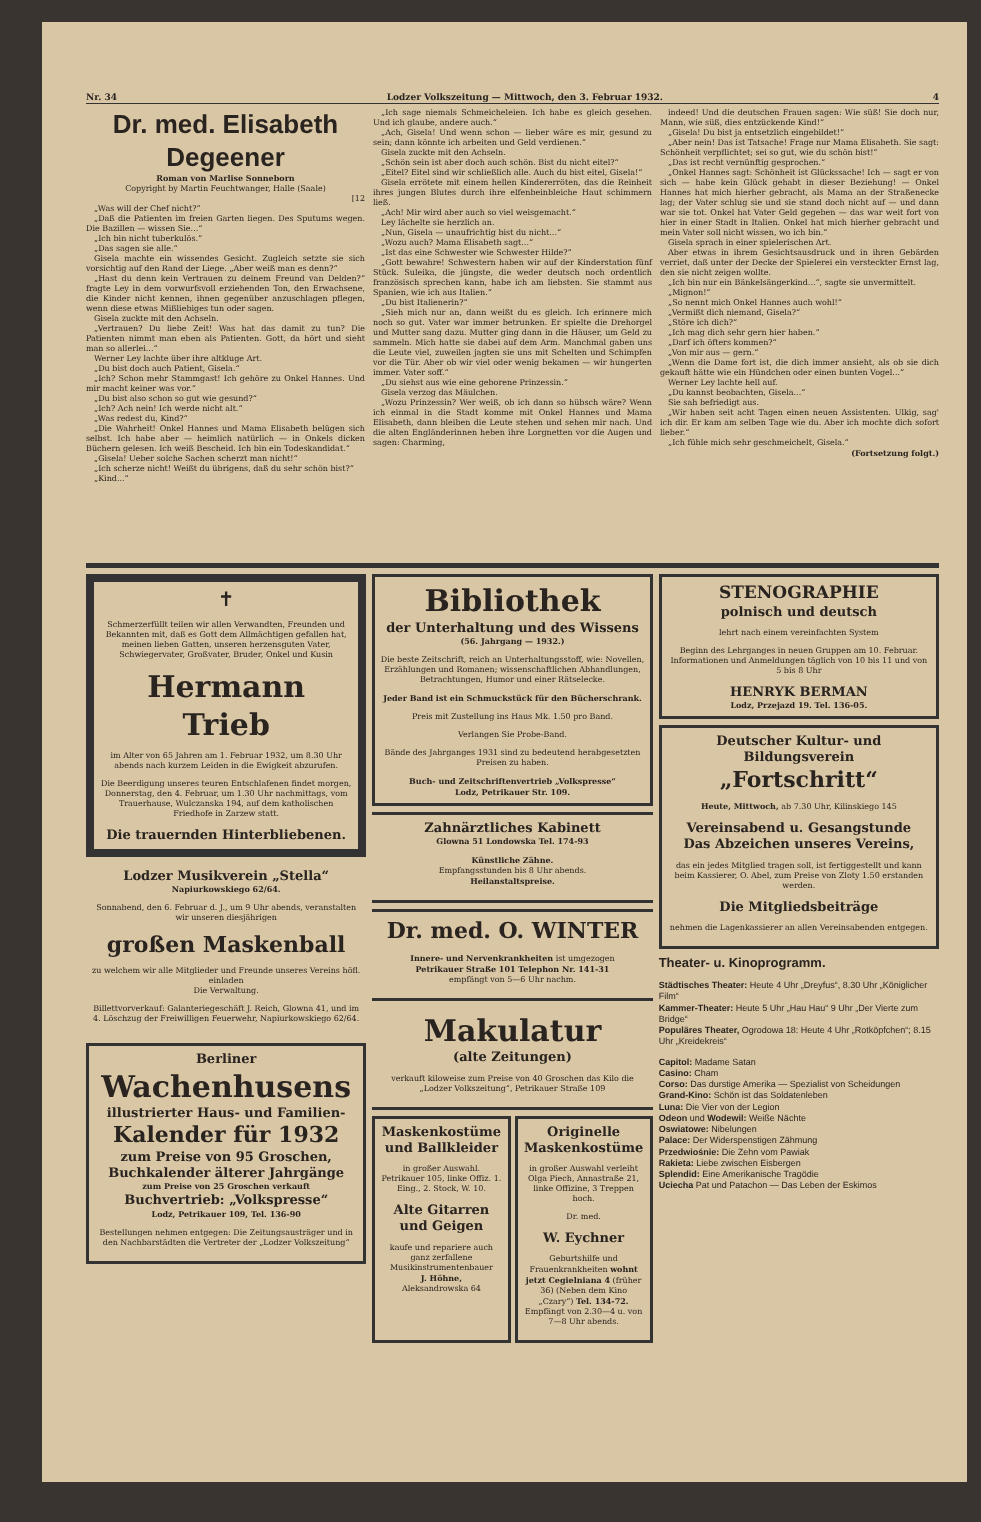Nr. 34 Lodzer Volkszeitung — Mittwoch, den 3. Februar 1932. 4
Dr. med. Elisabeth Degeener
Roman von Marlise Sonneborn
Copyright by Martin Feuchtwanger, Halle (Saale)
[12
„Was will der Chef nicht?“
„Daß die Patienten im freien Garten liegen. Des Sputums wegen. Die Bazillen — wissen Sie...“
„Ich bin nicht tuberkulös.“
„Das sagen sie alle.“
Gisela machte ein wissendes Gesicht. Zugleich setzte sie sich vorsichtig auf den Rand der Liege. „Aber weiß man es denn?“
„Hast du denn kein Vertrauen zu deinem Freund van Delden?“ fragte Ley in dem vorwurfsvoll erziehenden Ton, den Erwachsene, die Kinder nicht kennen, ihnen gegenüber anzuschlagen pflegen, wenn diese etwas Mißliebiges tun oder sagen.
Gisela zuckte mit den Achseln.
„Vertrauen? Du liebe Zeit! Was hat das damit zu tun? Die Patienten nimmt man eben als Patienten. Gott, da hört und sieht man so allerlei...“
Werner Ley lachte über ihre altkluge Art.
„Du bist doch auch Patient, Gisela.“
„Ich? Schon mehr Stammgast! Ich gehöre zu Onkel Hannes. Und mir macht keiner was vor.“
„Du bist also schon so gut wie gesund?“
„Ich? Ach nein! Ich werde nicht alt.“
„Was redest du, Kind?“
„Die Wahrheit! Onkel Hannes und Mama Elisabeth belügen sich selbst. Ich habe aber — heimlich natürlich — in Onkels dicken Büchern gelesen. Ich weiß Bescheid. Ich bin ein Todeskandidat.“
„Gisela! Ueber solche Sachen scherzt man nicht!“
„Ich scherze nicht! Weißt du übrigens, daß du sehr schön bist?“
„Kind...“
„Ich sage niemals Schmeicheleien. Ich habe es gleich gesehen. Und ich glaube, andere auch.“
„Ach, Gisela! Und wenn schon — lieber wäre es mir, gesund zu sein; dann könnte ich arbeiten und Geld verdienen.“
Gisela zuckte mit den Achseln.
„Schön sein ist aber doch auch schön. Bist du nicht eitel?“
„Eitel? Eitel sind wir schließlich alle. Auch du bist eitel, Gisela!“
Gisela errötete mit einem hellen Kindererröten, das die Reinheit ihres jungen Blutes durch ihre elfenbeinbleiche Haut schimmern ließ.
„Ach! Mir wird aber auch so viel weisgemacht.“
Ley lächelte sie herzlich an.
„Nun, Gisela — unaufrichtig bist du nicht...“
„Wozu auch? Mama Elisabeth sagt...“
„Ist das eine Schwester wie Schwester Hilde?“
„Gott bewahre! Schwestern haben wir auf der Kinderstation fünf Stück. Suleika, die jüngste, die weder deutsch noch ordentlich französisch sprechen kann, habe ich am liebsten. Sie stammt aus Spanien, wie ich aus Italien.“
„Du bist Italienerin?“
„Sieh mich nur an, dann weißt du es gleich. Ich erinnere mich noch so gut. Vater war immer betrunken. Er spielte die Drehorgel und Mutter sang dazu. Mutter ging dann in die Häuser, um Geld zu sammeln. Mich hatte sie dabei auf dem Arm. Manchmal gaben uns die Leute viel, zuweilen jagten sie uns mit Schelten und Schimpfen vor die Tür. Aber ob wir viel oder wenig bekamen — wir hungerten immer. Vater soff.“
„Du siehst aus wie eine geborene Prinzessin.“
Gisela verzog das Mäulchen.
„Wozu Prinzessin? Wer weiß, ob ich dann so hübsch wäre? Wenn ich einmal in die Stadt komme mit Onkel Hannes und Mama Elisabeth, dann bleiben die Leute stehen und sehen mir nach. Und die alten Engländerinnen heben ihre Lorgnetten vor die Augen und sagen: Charming,
indeed! Und die deutschen Frauen sagen: Wie süß! Sie doch nur, Mann, wie süß, dies entzückende Kind!“
„Gisela! Du bist ja entsetzlich eingebildet!“
„Aber nein! Das ist Tatsache! Frage nur Mama Elisabeth. Sie sagt: Schönheit verpflichtet; sei so gut, wie du schön bist!“
„Das ist recht vernünftig gesprochen.“
„Onkel Hannes sagt: Schönheit ist Glückssache! Ich — sagt er von sich — habe kein Glück gehabt in dieser Beziehung! — Onkel Hannes hat mich hierher gebracht, als Mama an der Straßenecke lag; der Vater schlug sie und sie stand doch nicht auf — und dann war sie tot. Onkel hat Vater Geld gegeben — das war weit fort von hier in einer Stadt in Italien. Onkel hat mich hierher gebracht und mein Vater soll nicht wissen, wo ich bin.“
Gisela sprach in einer spielerischen Art.
Aber etwas in ihrem Gesichtsausdruck und in ihren Gebärden verriet, daß unter der Decke der Spielerei ein versteckter Ernst lag, den sie nicht zeigen wollte.
„Ich bin nur ein Bänkelsängerkind...“, sagte sie unvermittelt.
„Mignon!“
„So nennt mich Onkel Hannes auch wohl!“
„Vermißt dich niemand, Gisela?“
„Störe ich dich?“
„Ich mag dich sehr gern hier haben.“
„Darf ich öfters kommen?“
„Von mir aus — gern.“
„Wenn die Dame fort ist, die dich immer ansieht, als ob sie dich gekauft hätte wie ein Hündchen oder einen bunten Vogel...“
Werner Ley lachte hell auf.
„Du kannst beobachten, Gisela...“
Sie sah befriedigt aus.
„Wir haben seit acht Tagen einen neuen Assistenten. Ulkig, sag' ich dir. Er kam am selben Tage wie du. Aber ich mochte dich sofort lieber.“
„Ich fühle mich sehr geschmeichelt, Gisela.“
(Fortsetzung folgt.)
✝
Schmerzerfüllt teilen wir allen Verwandten, Freunden und Bekannten mit, daß es Gott dem Allmächtigen gefallen hat, meinen lieben Gatten, unseren herzensguten Vater, Schwiegervater, Großvater, Bruder, Onkel und Kusin
Hermann Trieb
im Alter von 65 Jahren am 1. Februar 1932, um 8.30 Uhr abends nach kurzem Leiden in die Ewigkeit abzurufen.
Die Beerdigung unseres teuren Entschlafenen findet morgen, Donnerstag, den 4. Februar, um 1.30 Uhr nachmittags, vom Trauerhause, Wulczanska 194, auf dem katholischen Friedhofe in Zarzew statt.
Die trauernden Hinterbliebenen.
Lodzer Musikverein „Stella“
Napiurkowskiego 62/64.
Sonnabend, den 6. Februar d. J., um 9 Uhr abends, veranstalten wir unseren diesjährigen
großen Maskenball
zu welchem wir alle Mitglieder und Freunde unseres Vereins höfl. einladen
Die Verwaltung.
Billettvorverkauf: Galanteriegeschäft J. Reich, Glowna 41, und im 4. Löschzug der Freiwilligen Feuerwehr, Napiurkowskiego 62/64.
Berliner
Wachenhusens
illustrierter Haus- und Familien-
Kalender für 1932
zum Preise von 95 Groschen,
Buchkalender älterer Jahrgänge
zum Preise von 25 Groschen verkauft
Buchvertrieb: „Volkspresse“
Lodz, Petrikauer 109, Tel. 136-90
Bestellungen nehmen entgegen: Die Zeitungsausträger und in den Nachbarstädten die Vertreter der „Lodzer Volkszeitung“
Bibliothek
der Unterhaltung und des Wissens
(56. Jahrgang — 1932.)
Die beste Zeitschrift, reich an Unterhaltungsstoff, wie: Novellen, Erzählungen und Romanen; wissenschaftlichen Abhandlungen, Betrachtungen, Humor und einer Rätselecke.
Jeder Band ist ein Schmuckstück für den Bücherschrank.
Preis mit Zustellung ins Haus Mk. 1.50 pro Band.
Verlangen Sie Probe-Band.
Bände des Jahrganges 1931 sind zu bedeutend herabgesetzten Preisen zu haben.
Buch- und Zeitschriftenvertrieb „Volkspresse“
Lodz, Petrikauer Str. 109.
Zahnärztliches Kabinett
Glowna 51 Londowska Tel. 174-93
Künstliche Zähne.
Empfangsstunden bis 8 Uhr abends.
Heilanstaltspreise.
Dr. med. O. WINTER
Innere- und Nervenkrankheiten ist umgezogen
Petrikauer Straße 101 Telephon Nr. 141-31
empfängt von 5—6 Uhr nachm.
Makulatur
(alte Zeitungen)
verkauft kiloweise zum Preise von 40 Groschen das Kilo die „Lodzer Volkszeitung“, Petrikauer Straße 109
Maskenkostüme und Ballkleider
in großer Auswahl. Petrikauer 105, linke Offiz. 1. Eing., 2. Stock, W. 10.
Alte Gitarren und Geigen
kaufe und repariere auch ganz zerfallene
Musikinstrumentenbauer
J. Höhne,
Aleksandrowska 64
Originelle Maskenkostüme
in großer Auswahl verleiht Olga Piech, Annastraße 21, linke Offizine, 3 Treppen hoch.
Dr. med.
W. Eychner
Geburtshilfe und Frauenkrankheiten wohnt jetzt Cegielniana 4 (früher 36) (Neben dem Kino „Czary“) Tel. 134-72. Empfängt von 2.30—4 u. von 7—8 Uhr abends.
STENOGRAPHIE
polnisch und deutsch
lehrt nach einem vereinfachten System
Beginn des Lehrganges in neuen Gruppen am 10. Februar. Informationen und Anmeldungen täglich von 10 bis 11 und von 5 bis 8 Uhr
HENRYK BERMAN
Lodz, Przejazd 19. Tel. 136-05.
Deutscher Kultur- und Bildungsverein
„Fortschritt“
Heute, Mittwoch, ab 7.30 Uhr, Kilinskiego 145
Vereinsabend u. Gesangstunde
Das Abzeichen unseres Vereins,
das ein jedes Mitglied tragen soll, ist fertiggestellt und kann beim Kassierer, O. Abel, zum Preise von Zloty 1.50 erstanden werden.
Die Mitgliedsbeiträge
nehmen die Lagenkassierer an allen Vereinsabenden entgegen.
Theater- u. Kinoprogramm.
Städtisches Theater: Heute 4 Uhr „Dreyfus“, 8.30 Uhr „Königlicher Film“
Kammer-Theater: Heute 5 Uhr „Hau Hau“ 9 Uhr „Der Vierte zum Bridge“
Populäres Theater, Ogrodowa 18: Heute 4 Uhr „Rotköpfchen“; 8.15 Uhr „Kreidekreis“
Capitol: Madame Satan
Casino: Cham
Corso: Das durstige Amerika — Spezialist von Scheidungen
Grand-Kino: Schön ist das Soldatenleben
Luna: Die Vier von der Legion
Odeon und Wodewil: Weiße Nächte
Oswiatowe: Nibelungen
Palace: Der Widerspenstigen Zähmung
Przedwiośnie: Die Zehn vom Pawiak
Rakieta: Liebe zwischen Eisbergen
Splendid: Eine Amerikanische Tragödie
Uciecha Pat und Patachon — Das Leben der Eskimos